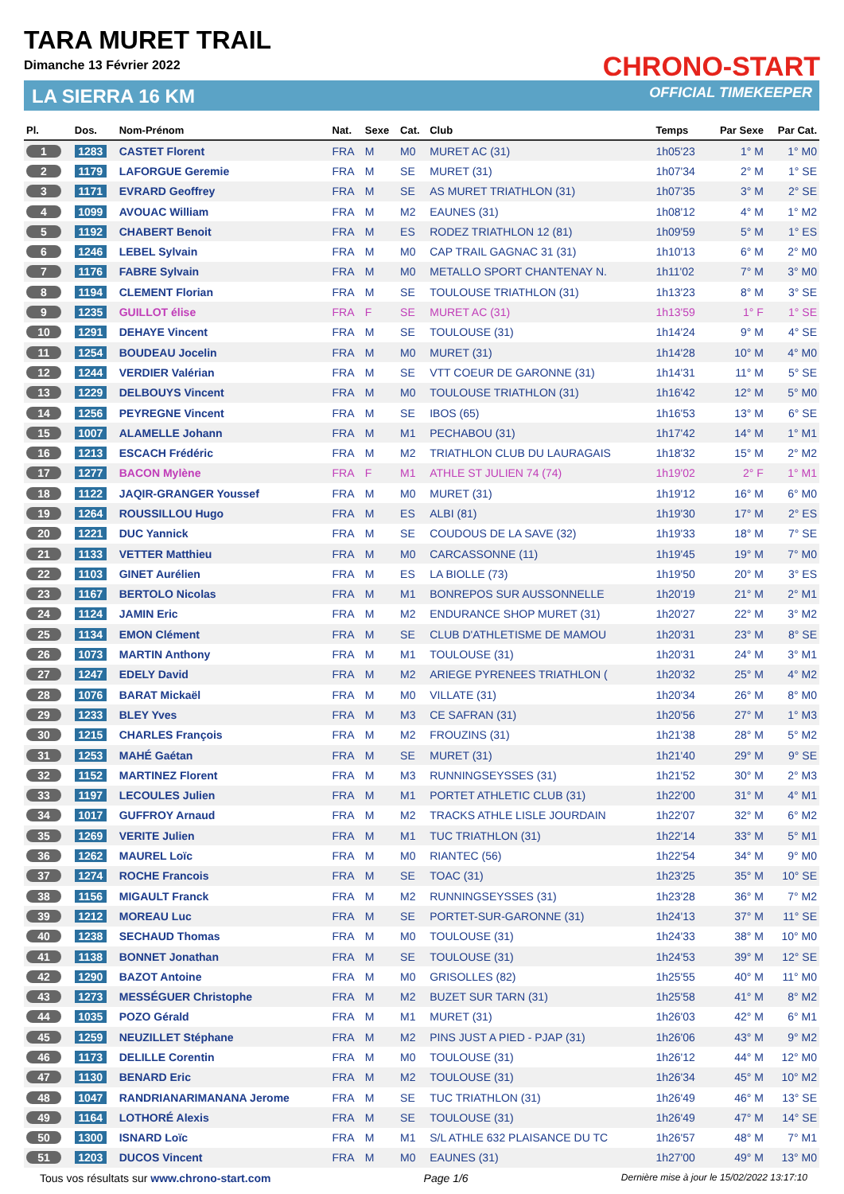TARA MURET TRAIL
Dimanche 13 Février 2022
LA SIERRA 16 KM
CHRONO-START
OFFICIAL TIMEKEEPER
| Pl. | Dos. | Nom-Prénom | Nat. | Sexe | Cat. | Club | Temps | Par Sexe | Par Cat. |
| --- | --- | --- | --- | --- | --- | --- | --- | --- | --- |
| 1 | 1283 | CASTET Florent | FRA | M | M0 | MURET AC (31) | 1h05'23 | 1° M | 1° M0 |
| 2 | 1179 | LAFORGUE Geremie | FRA | M | SE | MURET (31) | 1h07'34 | 2° M | 1° SE |
| 3 | 1171 | EVRARD Geoffrey | FRA | M | SE | AS MURET TRIATHLON (31) | 1h07'35 | 3° M | 2° SE |
| 4 | 1099 | AVOUAC William | FRA | M | M2 | EAUNES (31) | 1h08'12 | 4° M | 1° M2 |
| 5 | 1192 | CHABERT Benoit | FRA | M | ES | RODEZ TRIATHLON 12 (81) | 1h09'59 | 5° M | 1° ES |
| 6 | 1246 | LEBEL Sylvain | FRA | M | M0 | CAP TRAIL GAGNAC 31 (31) | 1h10'13 | 6° M | 2° M0 |
| 7 | 1176 | FABRE Sylvain | FRA | M | M0 | METALLO SPORT CHANTENAY N. | 1h11'02 | 7° M | 3° M0 |
| 8 | 1194 | CLEMENT Florian | FRA | M | SE | TOULOUSE TRIATHLON (31) | 1h13'23 | 8° M | 3° SE |
| 9 | 1235 | GUILLOT élise | FRA | F | SE | MURET AC (31) | 1h13'59 | 1° F | 1° SE |
| 10 | 1291 | DEHAYE Vincent | FRA | M | SE | TOULOUSE (31) | 1h14'24 | 9° M | 4° SE |
| 11 | 1254 | BOUDEAU Jocelin | FRA | M | M0 | MURET (31) | 1h14'28 | 10° M | 4° M0 |
| 12 | 1244 | VERDIER Valérian | FRA | M | SE | VTT COEUR DE GARONNE (31) | 1h14'31 | 11° M | 5° SE |
| 13 | 1229 | DELBOUYS Vincent | FRA | M | M0 | TOULOUSE TRIATHLON (31) | 1h16'42 | 12° M | 5° M0 |
| 14 | 1256 | PEYREGNE Vincent | FRA | M | SE | IBOS (65) | 1h16'53 | 13° M | 6° SE |
| 15 | 1007 | ALAMELLE Johann | FRA | M | M1 | PECHABOU (31) | 1h17'42 | 14° M | 1° M1 |
| 16 | 1213 | ESCACH Frédéric | FRA | M | M2 | TRIATHLON CLUB DU LAURAGAIS | 1h18'32 | 15° M | 2° M2 |
| 17 | 1277 | BACON Mylène | FRA | F | M1 | ATHLE ST JULIEN 74 (74) | 1h19'02 | 2° F | 1° M1 |
| 18 | 1122 | JAQIR-GRANGER Youssef | FRA | M | M0 | MURET (31) | 1h19'12 | 16° M | 6° M0 |
| 19 | 1264 | ROUSSILLOU Hugo | FRA | M | ES | ALBI (81) | 1h19'30 | 17° M | 2° ES |
| 20 | 1221 | DUC Yannick | FRA | M | SE | COUDOUS DE LA SAVE (32) | 1h19'33 | 18° M | 7° SE |
| 21 | 1133 | VETTER Matthieu | FRA | M | M0 | CARCASSONNE (11) | 1h19'45 | 19° M | 7° M0 |
| 22 | 1103 | GINET Aurélien | FRA | M | ES | LA BIOLLE (73) | 1h19'50 | 20° M | 3° ES |
| 23 | 1167 | BERTOLO Nicolas | FRA | M | M1 | BONREPOS SUR AUSSONNELLE | 1h20'19 | 21° M | 2° M1 |
| 24 | 1124 | JAMIN Eric | FRA | M | M2 | ENDURANCE SHOP MURET (31) | 1h20'27 | 22° M | 3° M2 |
| 25 | 1134 | EMON Clément | FRA | M | SE | CLUB D'ATHLETISME DE MAMOU | 1h20'31 | 23° M | 8° SE |
| 26 | 1073 | MARTIN Anthony | FRA | M | M1 | TOULOUSE (31) | 1h20'31 | 24° M | 3° M1 |
| 27 | 1247 | EDELY David | FRA | M | M2 | ARIEGE PYRENEES TRIATHLON ( | 1h20'32 | 25° M | 4° M2 |
| 28 | 1076 | BARAT Mickaël | FRA | M | M0 | VILLATE (31) | 1h20'34 | 26° M | 8° M0 |
| 29 | 1233 | BLEY Yves | FRA | M | M3 | CE SAFRAN (31) | 1h20'56 | 27° M | 1° M3 |
| 30 | 1215 | CHARLES François | FRA | M | M2 | FROUZINS (31) | 1h21'38 | 28° M | 5° M2 |
| 31 | 1253 | MAHÉ Gaétan | FRA | M | SE | MURET (31) | 1h21'40 | 29° M | 9° SE |
| 32 | 1152 | MARTINEZ Florent | FRA | M | M3 | RUNNINGSEYSSES (31) | 1h21'52 | 30° M | 2° M3 |
| 33 | 1197 | LECOULES Julien | FRA | M | M1 | PORTET ATHLETIC CLUB (31) | 1h22'00 | 31° M | 4° M1 |
| 34 | 1017 | GUFFROY Arnaud | FRA | M | M2 | TRACKS ATHLE LISLE JOURDAIN | 1h22'07 | 32° M | 6° M2 |
| 35 | 1269 | VERITE Julien | FRA | M | M1 | TUC TRIATHLON (31) | 1h22'14 | 33° M | 5° M1 |
| 36 | 1262 | MAUREL Loïc | FRA | M | M0 | RIANTEC (56) | 1h22'54 | 34° M | 9° M0 |
| 37 | 1274 | ROCHE Francois | FRA | M | SE | TOAC (31) | 1h23'25 | 35° M | 10° SE |
| 38 | 1156 | MIGAULT Franck | FRA | M | M2 | RUNNINGSEYSSES (31) | 1h23'28 | 36° M | 7° M2 |
| 39 | 1212 | MOREAU Luc | FRA | M | SE | PORTET-SUR-GARONNE (31) | 1h24'13 | 37° M | 11° SE |
| 40 | 1238 | SECHAUD Thomas | FRA | M | M0 | TOULOUSE (31) | 1h24'33 | 38° M | 10° M0 |
| 41 | 1138 | BONNET Jonathan | FRA | M | SE | TOULOUSE (31) | 1h24'53 | 39° M | 12° SE |
| 42 | 1290 | BAZOT Antoine | FRA | M | M0 | GRISOLLES (82) | 1h25'55 | 40° M | 11° M0 |
| 43 | 1273 | MESSÉGUER Christophe | FRA | M | M2 | BUZET SUR TARN (31) | 1h25'58 | 41° M | 8° M2 |
| 44 | 1035 | POZO Gérald | FRA | M | M1 | MURET (31) | 1h26'03 | 42° M | 6° M1 |
| 45 | 1259 | NEUZILLET Stéphane | FRA | M | M2 | PINS JUST A PIED - PJAP (31) | 1h26'06 | 43° M | 9° M2 |
| 46 | 1173 | DELILLE Corentin | FRA | M | M0 | TOULOUSE (31) | 1h26'12 | 44° M | 12° M0 |
| 47 | 1130 | BENARD Eric | FRA | M | M2 | TOULOUSE (31) | 1h26'34 | 45° M | 10° M2 |
| 48 | 1047 | RANDRIANARIMANANA Jerome | FRA | M | SE | TUC TRIATHLON (31) | 1h26'49 | 46° M | 13° SE |
| 49 | 1164 | LOTHORÉ Alexis | FRA | M | SE | TOULOUSE (31) | 1h26'49 | 47° M | 14° SE |
| 50 | 1300 | ISNARD Loïc | FRA | M | M1 | S/L ATHLE 632 PLAISANCE DU TC | 1h26'57 | 48° M | 7° M1 |
| 51 | 1203 | DUCOS Vincent | FRA | M | M0 | EAUNES (31) | 1h27'00 | 49° M | 13° M0 |
Tous vos résultats sur www.chrono-start.com Page 1/6 Dernière mise à jour le 15/02/2022 13:17:10